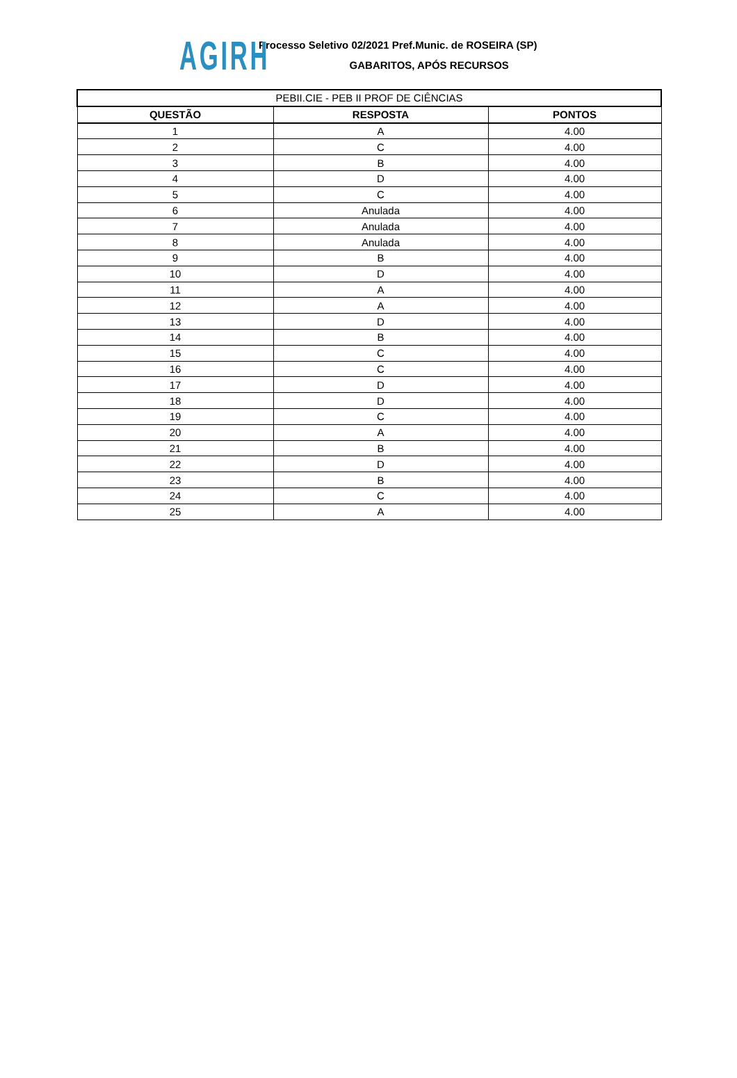AGIRH
Processo Seletivo 02/2021 Pref.Munic. de ROSEIRA (SP)
GABARITOS, APÓS RECURSOS
| PEBII.CIE - PEB II PROF DE CIÊNCIAS | | |
| --- | --- | --- |
| QUESTÃO | RESPOSTA | PONTOS |
| 1 | A | 4.00 |
| 2 | C | 4.00 |
| 3 | B | 4.00 |
| 4 | D | 4.00 |
| 5 | C | 4.00 |
| 6 | Anulada | 4.00 |
| 7 | Anulada | 4.00 |
| 8 | Anulada | 4.00 |
| 9 | B | 4.00 |
| 10 | D | 4.00 |
| 11 | A | 4.00 |
| 12 | A | 4.00 |
| 13 | D | 4.00 |
| 14 | B | 4.00 |
| 15 | C | 4.00 |
| 16 | C | 4.00 |
| 17 | D | 4.00 |
| 18 | D | 4.00 |
| 19 | C | 4.00 |
| 20 | A | 4.00 |
| 21 | B | 4.00 |
| 22 | D | 4.00 |
| 23 | B | 4.00 |
| 24 | C | 4.00 |
| 25 | A | 4.00 |